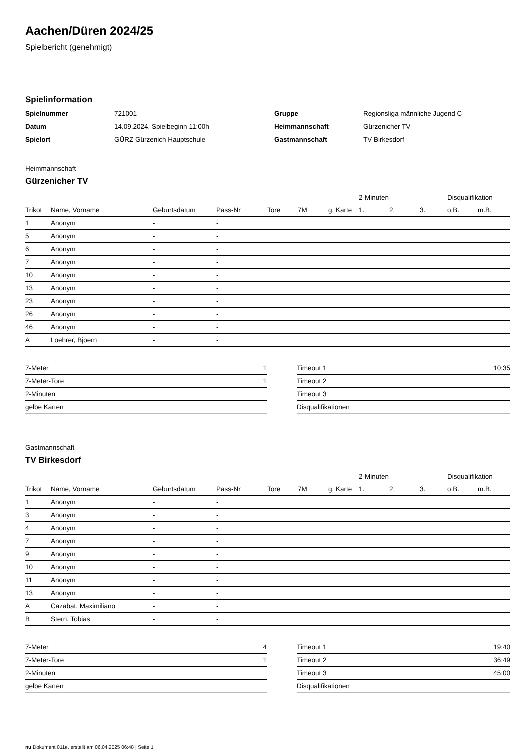Aachen/Düren 2024/25
Spielbericht (genehmigt)
Spielinformation
| Spielnummer | 721001 |
| Datum | 14.09.2024, Spielbeginn 11:00h |
| Spielort | GÜRZ Gürzenich Hauptschule |
| Gruppe | Regionsliga männliche Jugend C |
| Heimmannschaft | Gürzenicher TV |
| Gastmannschaft | TV Birkesdorf |
Heimmannschaft
Gürzenicher TV
| | | | | | | | 2-Minuten | | | Disqualifikation | |
| --- | --- | --- | --- | --- | --- | --- | --- | --- | --- | --- | --- |
| Trikot | Name, Vorname | Geburtsdatum | Pass-Nr | Tore | 7M | g. Karte | 1. | 2. | 3. | o.B. | m.B. |
| 1 | Anonym | - | - | | | | | | | | |
| 5 | Anonym | - | - | | | | | | | | |
| 6 | Anonym | - | - | | | | | | | | |
| 7 | Anonym | - | - | | | | | | | | |
| 10 | Anonym | - | - | | | | | | | | |
| 13 | Anonym | - | - | | | | | | | | |
| 23 | Anonym | - | - | | | | | | | | |
| 26 | Anonym | - | - | | | | | | | | |
| 46 | Anonym | - | - | | | | | | | | |
| A | Loehrer, Bjoern | - | - | | | | | | | | |
| 7-Meter | 1 |
| 7-Meter-Tore | 1 |
| 2-Minuten | |
| gelbe Karten | |
| Timeout 1 | 10:35 |
| Timeout 2 | |
| Timeout 3 | |
| Disqualifikationen | |
Gastmannschaft
TV Birkesdorf
| | | | | | | | 2-Minuten | | | Disqualifikation | |
| --- | --- | --- | --- | --- | --- | --- | --- | --- | --- | --- | --- |
| Trikot | Name, Vorname | Geburtsdatum | Pass-Nr | Tore | 7M | g. Karte | 1. | 2. | 3. | o.B. | m.B. |
| 1 | Anonym | - | - | | | | | | | | |
| 3 | Anonym | - | - | | | | | | | | |
| 4 | Anonym | - | - | | | | | | | | |
| 7 | Anonym | - | - | | | | | | | | |
| 9 | Anonym | - | - | | | | | | | | |
| 10 | Anonym | - | - | | | | | | | | |
| 11 | Anonym | - | - | | | | | | | | |
| 13 | Anonym | - | - | | | | | | | | |
| A | Cazabat, Maximiliano | - | - | | | | | | | | |
| B | Stern, Tobias | - | - | | | | | | | | |
| 7-Meter | 4 |
| 7-Meter-Tore | 1 |
| 2-Minuten | |
| gelbe Karten | |
| Timeout 1 | 19:40 |
| Timeout 2 | 36:49 |
| Timeout 3 | 45:00 |
| Disqualifikationen | |
nu.Dokument 011e, erstellt am 06.04.2025 06:48 | Seite 1